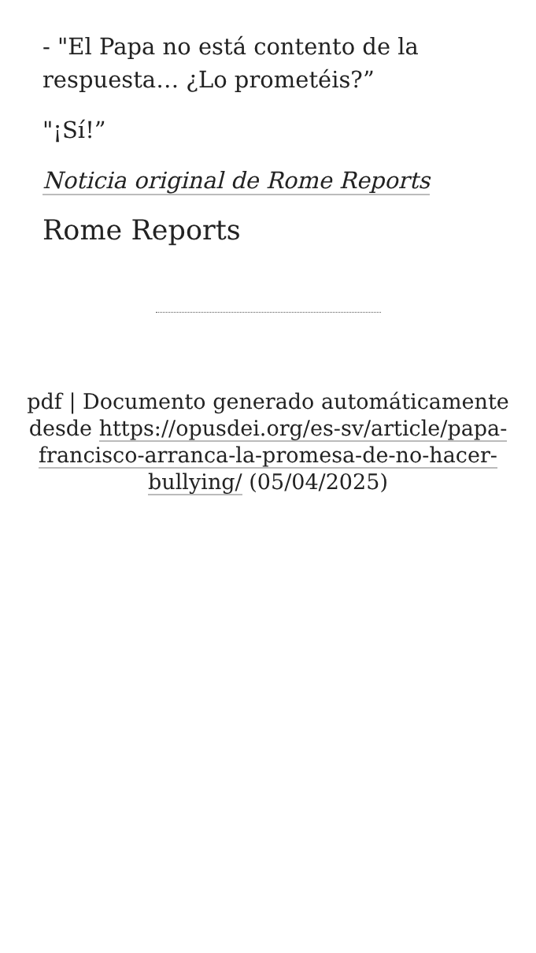- "El Papa no está contento de la respuesta… ¿Lo prometéis?”
"¡Sí!”
Noticia original de Rome Reports
Rome Reports
pdf | Documento generado automáticamente desde https://opusdei.org/es-sv/article/papa-francisco-arranca-la-promesa-de-no-hacer-bullying/ (05/04/2025)